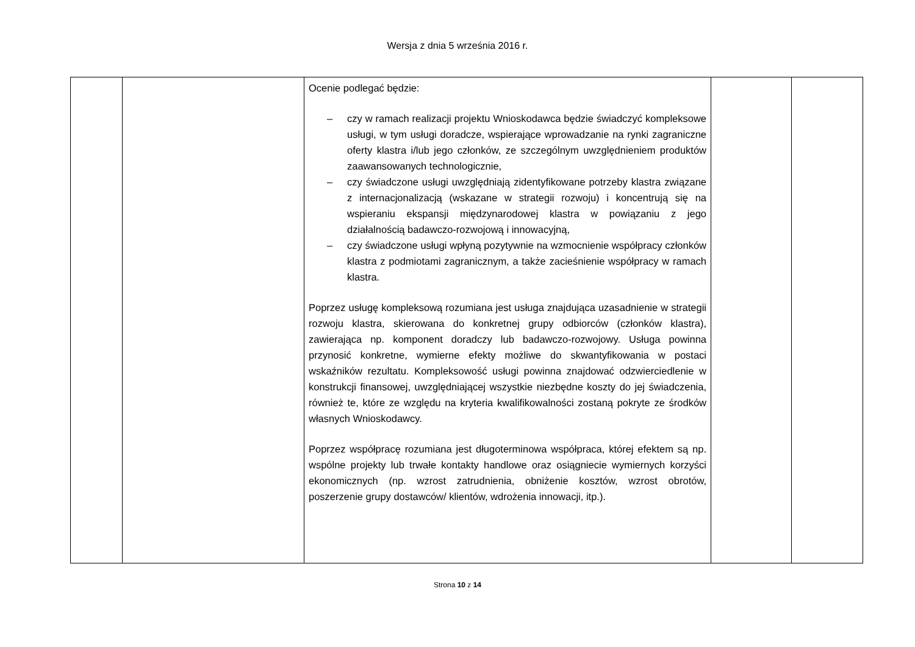Wersja z dnia 5 września 2016 r.
| | | Ocenie podlegać będzie: – czy w ramach realizacji projektu Wnioskodawca będzie świadczyć kompleksowe usługi, w tym usługi doradcze, wspierające wprowadzanie na rynki zagraniczne oferty klastra i/lub jego członków, ze szczególnym uwzględnieniem produktów zaawansowanych technologicznie, – czy świadczone usługi uwzględniają zidentyfikowane potrzeby klastra związane z internacjonalizacją (wskazane w strategii rozwoju) i koncentrują się na wspieraniu ekspansji międzynarodowej klastra w powiązaniu z jego działalnością badawczo-rozwojową i innowacyjną, – czy świadczone usługi wpłyną pozytywnie na wzmocnienie współpracy członków klastra z podmiotami zagranicznym, a także zacieśnienie współpracy w ramach klastra. Poprzez usługę kompleksową rozumiana jest usługa znajdująca uzasadnienie w strategii rozwoju klastra, skierowana do konkretnej grupy odbiorców (członków klastra), zawierająca np. komponent doradczy lub badawczo-rozwojowy. Usługa powinna przynosić konkretne, wymierne efekty możliwe do skwantyfikowania w postaci wskaźników rezultatu. Kompleksowość usługi powinna znajdować odzwierciedlenie w konstrukcji finansowej, uwzględniającej wszystkie niezbędne koszty do jej świadczenia, również te, które ze względu na kryteria kwalifikowalności zostaną pokryte ze środków własnych Wnioskodawcy. Poprzez współpracę rozumiana jest długoterminowa współpraca, której efektem są np. wspólne projekty lub trwałe kontakty handlowe oraz osiągniecie wymiernych korzyści ekonomicznych (np. wzrost zatrudnienia, obniżenie kosztów, wzrost obrotów, poszerzenie grupy dostawców/ klientów, wdrożenia innowacji, itp.). | | |
Strona 10 z 14